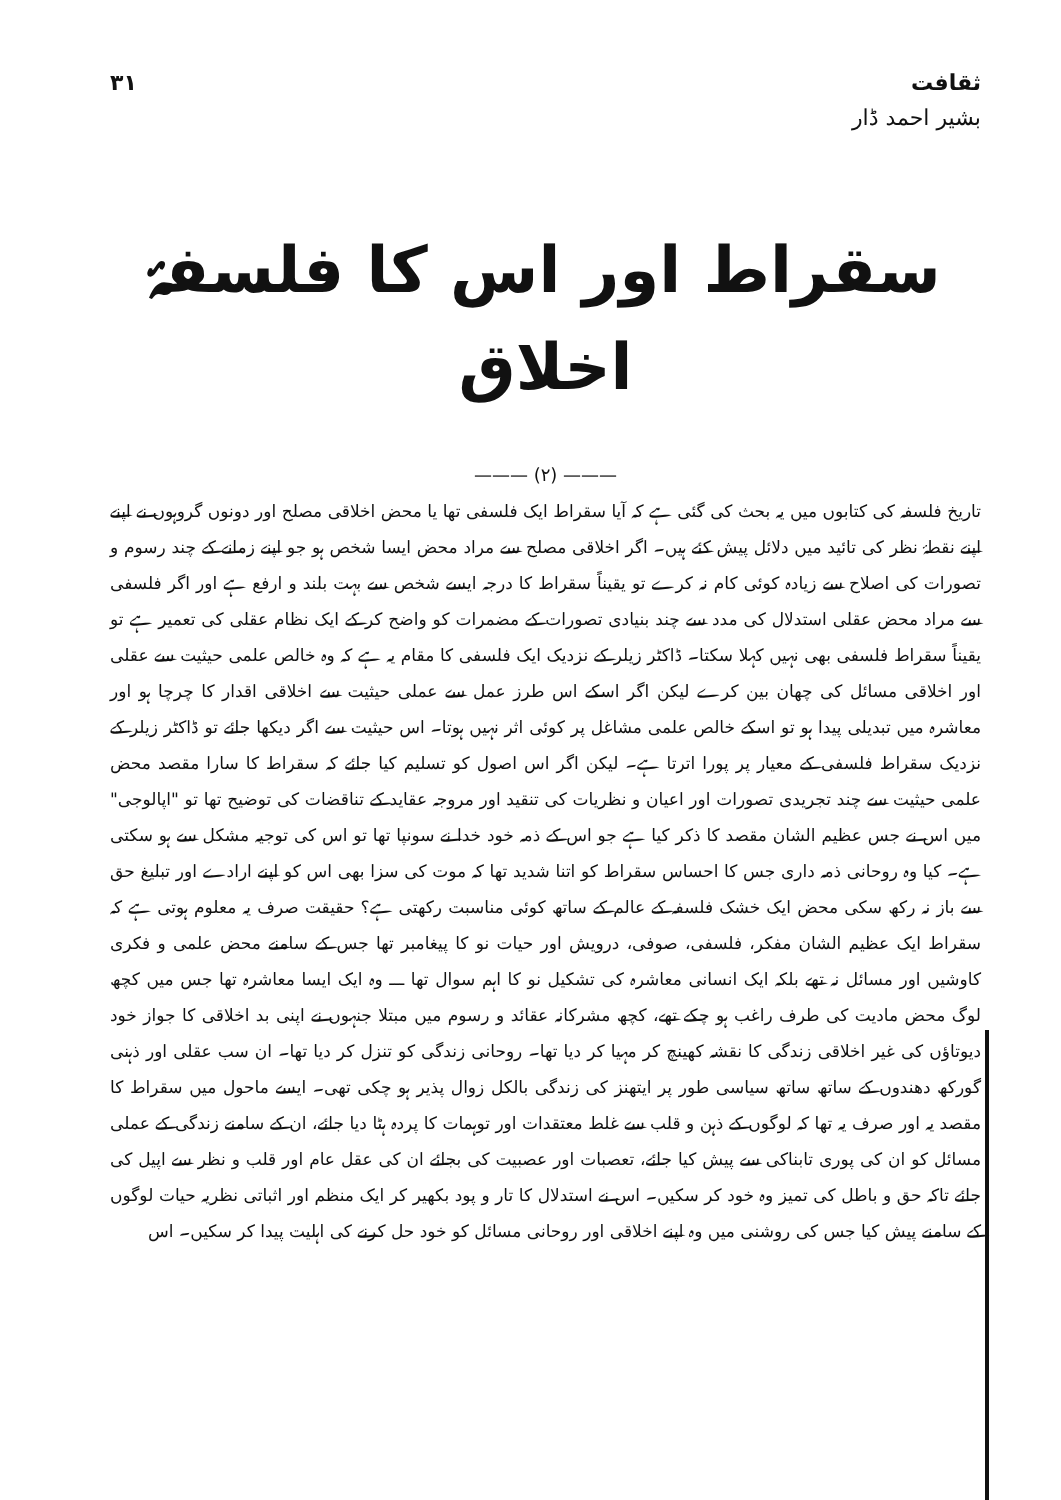ثقافت ۳۱
بشیر احمد ڈار
سقراط اور اس کا فلسفۂ اخلاق
——— (۲) ———
تاریخ فلسفہ کی کتابوں میں یہ بحث کی گئی ہے کہ آیا سقراط ایک فلسفی تھا یا محض اخلاقی مصلح اور دونوں گروہوں نے اپنے اپنے نقطۂ نظر کی تائید میں دلائل پیش کئے ہیں۔ اگر اخلاقی مصلح سے مراد محض ایسا شخص ہو جو اپنے زمانے کے چند رسوم و تصورات کی اصلاح سے زیادہ کوئی کام نہ کرے تو یقیناً سقراط کا درجہ ایسے شخص سے بہت بلند و ارفع ہے اور اگر فلسفی سے مراد محض عقلی استدلال کی مدد سے چند بنیادی تصورات کے مضمرات کو واضح کر کے ایک نظام عقلی کی تعمیر ہے تو یقیناً سقراط فلسفی بھی نہیں کہلا سکتا۔ ڈاکٹر زیلر کے نزدیک ایک فلسفی کا مقام یہ ہے کہ وہ خالص علمی حیثیت سے عقلی اور اخلاقی مسائل کی چھان بین کرے لیکن اگر اسکے اس طرز عمل سے عملی حیثیت سے اخلاقی اقدار کا چرچا ہو اور معاشرہ میں تبدیلی پیدا ہو تو اسکے خالص علمی مشاغل پر کوئی اثر نہیں ہوتا۔ اس حیثیت سے اگر دیکھا جائے تو ڈاکٹر زیلر کے نزدیک سقراط فلسفی کے معیار پر پورا اترتا ہے۔ لیکن اگر اس اصول کو تسلیم کیا جائے کہ سقراط کا سارا مقصد محض علمی حیثیت سے چند تجریدی تصورات اور اعیان و نظریات کی تنقید اور مروجہ عقاید کے تناقضات کی توضیح تھا تو "اپالوجی" میں اس نے جس عظیم الشان مقصد کا ذکر کیا ہے جو اس کے ذمہ خود خدا نے سونپا تھا تو اس کی توجیہ مشکل سے ہو سکتی ہے۔ کیا وہ روحانی ذمہ داری جس کا احساس سقراط کو اتنا شدید تھا کہ موت کی سزا بھی اس کو اپنے ارادے اور تبلیغ حق سے باز نہ رکھ سکی محض ایک خشک فلسفہ کے عالم کے ساتھ کوئی مناسبت رکھتی ہے؟ حقیقت صرف یہ معلوم ہوتی ہے کہ سقراط ایک عظیم الشان مفکر، فلسفی، صوفی، درویش اور حیات نو کا پیغامبر تھا جس کے سامنے محض علمی و فکری کاوشیں اور مسائل نہ تھے بلکہ ایک انسانی معاشرہ کی تشکیل نو کا اہم سوال تھا ـــ وہ ایک ایسا معاشرہ تھا جس میں کچھ لوگ محض مادیت کی طرف راغب ہو چکے تھے، کچھ مشرکانہ عقائد و رسوم میں مبتلا جنہوں نے اپنی بد اخلاقی کا جواز خود دیوتاؤں کی غیر اخلاقی زندگی کا نقشہ کھینچ کر مہیا کر دیا تھا۔ روحانی زندگی کو تنزل کر دیا تھا۔ ان سب عقلی اور ذہنی گورکھ دھندوں کے ساتھ ساتھ سیاسی طور پر ایتھنز کی زندگی بالکل زوال پذیر ہو چکی تھی۔ ایسے ماحول میں سقراط کا مقصد یہ اور صرف یہ تھا کہ لوگوں کے ذہن و قلب سے غلط معتقدات اور توہمات کا پردہ ہٹا دیا جائے، ان کے سامنے زندگی کے عملی مسائل کو ان کی پوری تابناکی سے پیش کیا جائے، تعصبات اور عصبیت کی بجائے ان کی عقل عام اور قلب و نظر سے اپیل کی جائے تاکہ حق و باطل کی تمیز وہ خود کر سکیں۔ اس نے استدلال کا تار و پود بکھیر کر ایک منظم اور اثباتی نظریہ حیات لوگوں کے سامنے پیش کیا جس کی روشنی میں وہ اپنے اخلاقی اور روحانی مسائل کو خود حل کرنے کی اہلیت پیدا کر سکیں۔ اس